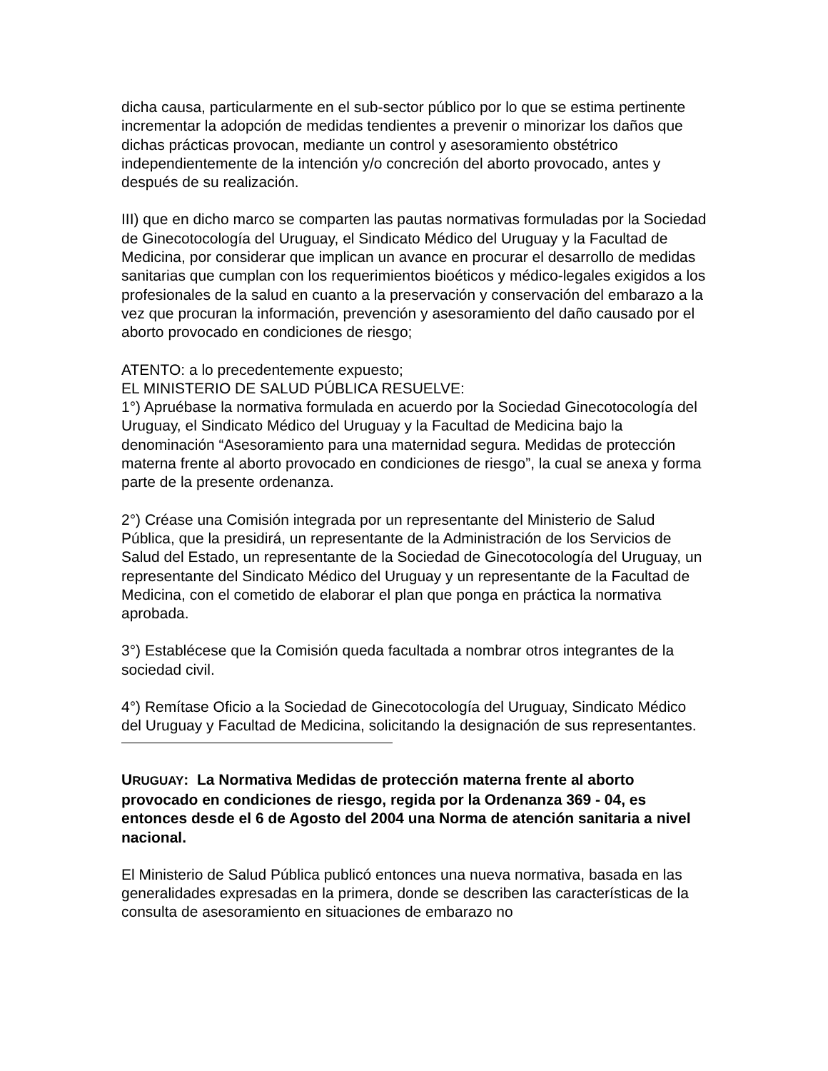dicha causa, particularmente en el sub-sector público por lo que se estima pertinente incrementar la adopción de medidas tendientes a prevenir o minorizar los daños que dichas prácticas provocan, mediante un control y asesoramiento obstétrico independientemente de la intención y/o concreción del aborto provocado, antes y después de su realización.
III) que en dicho marco se comparten las pautas normativas formuladas por la Sociedad de Ginecotocología del Uruguay, el Sindicato Médico del Uruguay y la Facultad de Medicina, por considerar que implican un avance en procurar el desarrollo de medidas sanitarias que cumplan con los requerimientos bioéticos y médico-legales exigidos a los profesionales de la salud en cuanto a la preservación y conservación del embarazo a la vez que procuran la información, prevención y asesoramiento del daño causado por el aborto provocado en condiciones de riesgo;
ATENTO: a lo precedentemente expuesto;
EL MINISTERIO DE SALUD PÚBLICA RESUELVE:
1°) Apruébase la normativa formulada en acuerdo por la Sociedad Ginecotocología del Uruguay, el Sindicato Médico del Uruguay y la Facultad de Medicina bajo la denominación “Asesoramiento para una maternidad segura. Medidas de protección materna frente al aborto provocado en condiciones de riesgo”, la cual se anexa y forma parte de la presente ordenanza.
2°) Créase una Comisión integrada por un representante del Ministerio de Salud Pública, que la presidirá, un representante de la Administración de los Servicios de Salud del Estado, un representante de la Sociedad de Ginecotocología del Uruguay, un representante del Sindicato Médico del Uruguay y un representante de la Facultad de Medicina, con el cometido de elaborar el plan que ponga en práctica la normativa aprobada.
3°) Establécese que la Comisión queda facultada a nombrar otros integrantes de la sociedad civil.
4°) Remítase Oficio a la Sociedad de Ginecotocología del Uruguay, Sindicato Médico del Uruguay y Facultad de Medicina, solicitando la designación de sus representantes.
URUGUAY: La Normativa Medidas de protección materna frente al aborto provocado en condiciones de riesgo, regida por la Ordenanza 369 - 04, es entonces desde el 6 de Agosto del 2004 una Norma de atención sanitaria a nivel nacional.
El Ministerio de Salud Pública publicó entonces una nueva normativa, basada en las generalidades expresadas en la primera, donde se describen las características de la consulta de asesoramiento en situaciones de embarazo no